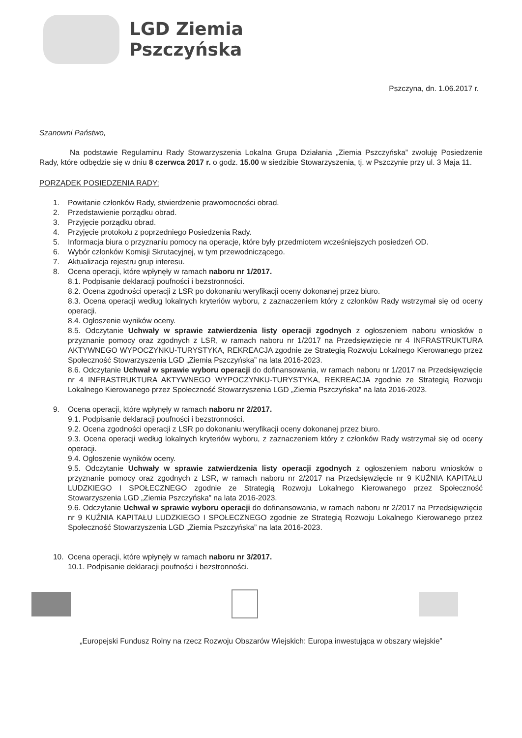LGD Ziemia
Pszczyńska
Pszczyna, dn. 1.06.2017 r.
Szanowni Państwo,
Na podstawie Regulaminu Rady Stowarzyszenia Lokalna Grupa Działania „Ziemia Pszczyńska” zwołuję Posiedzenie Rady, które odbędzie się w dniu 8 czerwca 2017 r. o godz. 15.00 w siedzibie Stowarzyszenia, tj. w Pszczynie przy ul. 3 Maja 11.
PORZĄDEK POSIEDZENIA RADY:
1. Powitanie członków Rady, stwierdzenie prawomocności obrad.
2. Przedstawienie porządku obrad.
3. Przyjęcie porządku obrad.
4. Przyjęcie protokołu z poprzedniego Posiedzenia Rady.
5. Informacja biura o przyznaniu pomocy na operacje, które były przedmiotem wcześniejszych posiedzeń OD.
6. Wybór członków Komisji Skrutacyjnej, w tym przewodniczącego.
7. Aktualizacja rejestru grup interesu.
8. Ocena operacji, które wpłynęły w ramach naboru nr 1/2017.
8.1. Podpisanie deklaracji poufności i bezstronności.
8.2. Ocena zgodności operacji z LSR po dokonaniu weryfikacji oceny dokonanej przez biuro.
8.3. Ocena operacji według lokalnych kryteriów wyboru, z zaznaczeniem który z członków Rady wstrzymał się od oceny operacji.
8.4. Ogłoszenie wyników oceny.
8.5. Odczytanie Uchwały w sprawie zatwierdzenia listy operacji zgodnych z ogłoszeniem naboru wniosków o przyznanie pomocy oraz zgodnych z LSR, w ramach naboru nr 1/2017 na Przedsięwzięcie nr 4 INFRASTRUKTURA AKTYWNEGO WYPOCZYNKU-TURYSTYKA, REKREACJA zgodnie ze Strategią Rozwoju Lokalnego Kierowanego przez Społeczność Stowarzyszenia LGD „Ziemia Pszczyńska” na lata 2016-2023.
8.6. Odczytanie Uchwał w sprawie wyboru operacji do dofinansowania, w ramach naboru nr 1/2017 na Przedsięwzięcie nr 4 INFRASTRUKTURA AKTYWNEGO WYPOCZYNKU-TURYSTYKA, REKREACJA zgodnie ze Strategią Rozwoju Lokalnego Kierowanego przez Społeczność Stowarzyszenia LGD „Ziemia Pszczyńska” na lata 2016-2023.
9. Ocena operacji, które wpłynęły w ramach naboru nr 2/2017.
9.1. Podpisanie deklaracji poufności i bezstronności.
9.2. Ocena zgodności operacji z LSR po dokonaniu weryfikacji oceny dokonanej przez biuro.
9.3. Ocena operacji według lokalnych kryteriów wyboru, z zaznaczeniem który z członków Rady wstrzymał się od oceny operacji.
9.4. Ogłoszenie wyników oceny.
9.5. Odczytanie Uchwały w sprawie zatwierdzenia listy operacji zgodnych z ogłoszeniem naboru wniosków o przyznanie pomocy oraz zgodnych z LSR, w ramach naboru nr 2/2017 na Przedsięwzięcie nr 9 KUŹNIA KAPITAŁU LUDZKIEGO I SPOŁECZNEGO zgodnie ze Strategią Rozwoju Lokalnego Kierowanego przez Społeczność Stowarzyszenia LGD „Ziemia Pszczyńska” na lata 2016-2023.
9.6. Odczytanie Uchwał w sprawie wyboru operacji do dofinansowania, w ramach naboru nr 2/2017 na Przedsięwzięcie nr 9 KUŹNIA KAPITAŁU LUDZKIEGO I SPOŁECZNEGO zgodnie ze Strategią Rozwoju Lokalnego Kierowanego przez Społeczność Stowarzyszenia LGD „Ziemia Pszczyńska” na lata 2016-2023.
10. Ocena operacji, które wpłynęły w ramach naboru nr 3/2017.
10.1. Podpisanie deklaracji poufności i bezstronności.
„Europejski Fundusz Rolny na rzecz Rozwoju Obszarów Wiejskich: Europa inwestująca w obszary wiejskie”